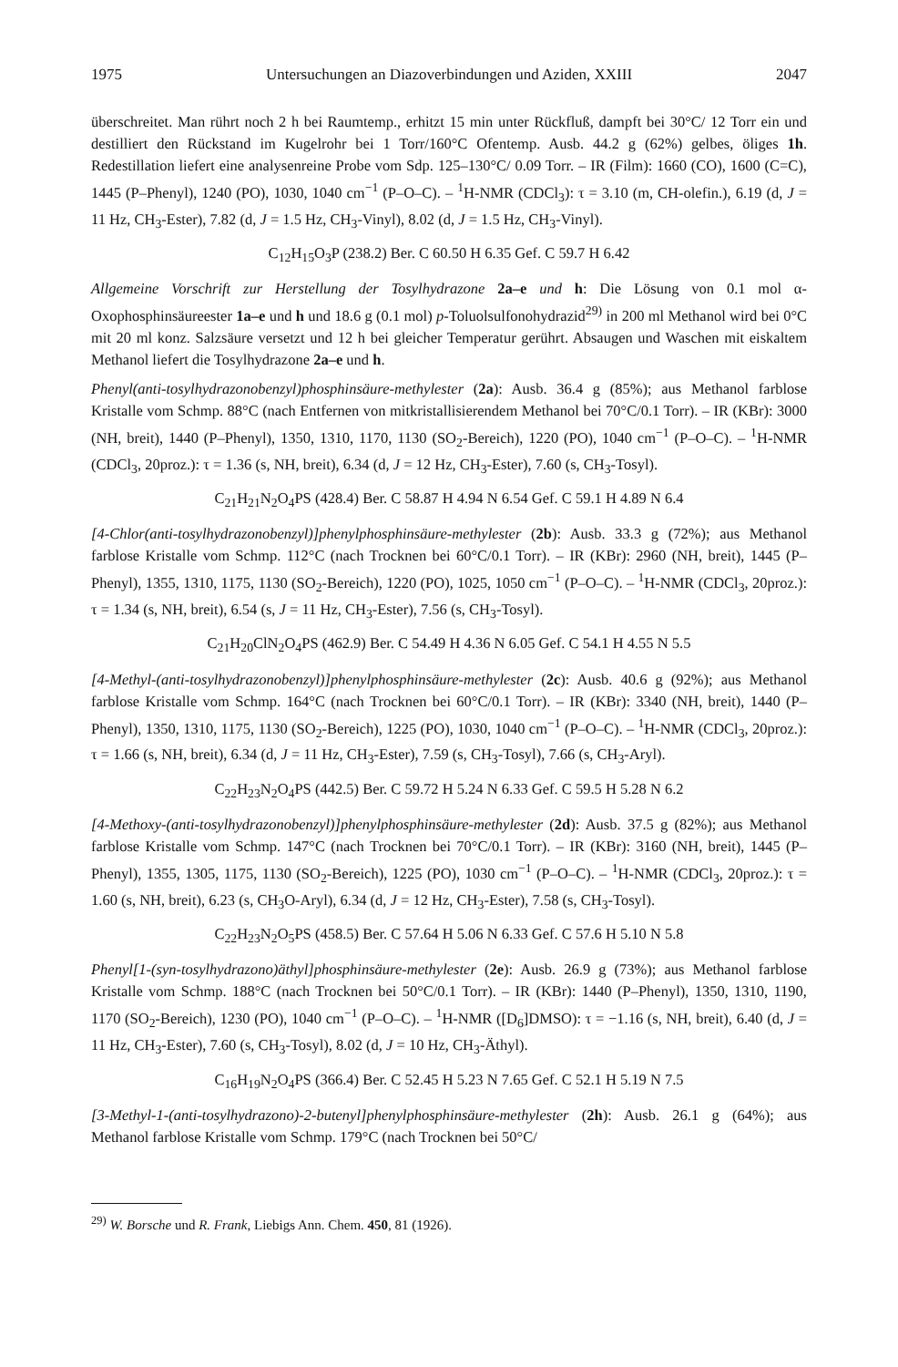1975 Untersuchungen an Diazoverbindungen und Aziden, XXIII 2047
überschreitet. Man rührt noch 2 h bei Raumtemp., erhitzt 15 min unter Rückfluß, dampft bei 30°C/ 12 Torr ein und destilliert den Rückstand im Kugelrohr bei 1 Torr/160°C Ofentemp. Ausb. 44.2 g (62%) gelbes, öliges 1h. Redestillation liefert eine analysenreine Probe vom Sdp. 125–130°C/ 0.09 Torr. – IR (Film): 1660 (CO), 1600 (C=C), 1445 (P–Phenyl), 1240 (PO), 1030, 1040 cm<sup>−1</sup> (P–O–C). – <sup>1</sup>H-NMR (CDCl<sub>3</sub>): τ = 3.10 (m, CH-olefin.), 6.19 (d, J = 11 Hz, CH<sub>3</sub>-Ester), 7.82 (d, J = 1.5 Hz, CH<sub>3</sub>-Vinyl), 8.02 (d, J = 1.5 Hz, CH<sub>3</sub>-Vinyl).
C<sub>12</sub>H<sub>15</sub>O<sub>3</sub>P (238.2) Ber. C 60.50 H 6.35 Gef. C 59.7 H 6.42
Allgemeine Vorschrift zur Herstellung der Tosylhydrazone 2a–e und h: Die Lösung von 0.1 mol α-Oxophosphinsäureester 1a–e und h und 18.6 g (0.1 mol) p-Toluolsulfonohydrazid<sup>29)</sup> in 200 ml Methanol wird bei 0°C mit 20 ml konz. Salzsäure versetzt und 12 h bei gleicher Temperatur gerührt. Absaugen und Waschen mit eiskaltem Methanol liefert die Tosylhydrazone 2a–e und h.
Phenyl(anti-tosylhydrazonobenzyl)phosphinsäure-methylester (2a): Ausb. 36.4 g (85%); aus Methanol farblose Kristalle vom Schmp. 88°C (nach Entfernen von mitkristallisierendem Methanol bei 70°C/0.1 Torr). – IR (KBr): 3000 (NH, breit), 1440 (P–Phenyl), 1350, 1310, 1170, 1130 (SO<sub>2</sub>-Bereich), 1220 (PO), 1040 cm<sup>−1</sup> (P–O–C). – <sup>1</sup>H-NMR (CDCl<sub>3</sub>, 20proz.): τ = 1.36 (s, NH, breit), 6.34 (d, J = 12 Hz, CH<sub>3</sub>-Ester), 7.60 (s, CH<sub>3</sub>-Tosyl).
C<sub>21</sub>H<sub>21</sub>N<sub>2</sub>O<sub>4</sub>PS (428.4) Ber. C 58.87 H 4.94 N 6.54 Gef. C 59.1 H 4.89 N 6.4
[4-Chlor(anti-tosylhydrazonobenzyl)]phenylphosphinsäure-methylester (2b): Ausb. 33.3 g (72%); aus Methanol farblose Kristalle vom Schmp. 112°C (nach Trocknen bei 60°C/0.1 Torr). – IR (KBr): 2960 (NH, breit), 1445 (P–Phenyl), 1355, 1310, 1175, 1130 (SO<sub>2</sub>-Bereich), 1220 (PO), 1025, 1050 cm<sup>−1</sup> (P–O–C). – <sup>1</sup>H-NMR (CDCl<sub>3</sub>, 20proz.): τ = 1.34 (s, NH, breit), 6.54 (s, J = 11 Hz, CH<sub>3</sub>-Ester), 7.56 (s, CH<sub>3</sub>-Tosyl).
C<sub>21</sub>H<sub>20</sub>ClN<sub>2</sub>O<sub>4</sub>PS (462.9) Ber. C 54.49 H 4.36 N 6.05 Gef. C 54.1 H 4.55 N 5.5
[4-Methyl-(anti-tosylhydrazonobenzyl)]phenylphosphinsäure-methylester (2c): Ausb. 40.6 g (92%); aus Methanol farblose Kristalle vom Schmp. 164°C (nach Trocknen bei 60°C/0.1 Torr). – IR (KBr): 3340 (NH, breit), 1440 (P–Phenyl), 1350, 1310, 1175, 1130 (SO<sub>2</sub>-Bereich), 1225 (PO), 1030, 1040 cm<sup>−1</sup> (P–O–C). – <sup>1</sup>H-NMR (CDCl<sub>3</sub>, 20proz.): τ = 1.66 (s, NH, breit), 6.34 (d, J = 11 Hz, CH<sub>3</sub>-Ester), 7.59 (s, CH<sub>3</sub>-Tosyl), 7.66 (s, CH<sub>3</sub>-Aryl).
C<sub>22</sub>H<sub>23</sub>N<sub>2</sub>O<sub>4</sub>PS (442.5) Ber. C 59.72 H 5.24 N 6.33 Gef. C 59.5 H 5.28 N 6.2
[4-Methoxy-(anti-tosylhydrazonobenzyl)]phenylphosphinsäure-methylester (2d): Ausb. 37.5 g (82%); aus Methanol farblose Kristalle vom Schmp. 147°C (nach Trocknen bei 70°C/0.1 Torr). – IR (KBr): 3160 (NH, breit), 1445 (P–Phenyl), 1355, 1305, 1175, 1130 (SO<sub>2</sub>-Bereich), 1225 (PO), 1030 cm<sup>−1</sup> (P–O–C). – <sup>1</sup>H-NMR (CDCl<sub>3</sub>, 20proz.): τ = 1.60 (s, NH, breit), 6.23 (s, CH<sub>3</sub>O-Aryl), 6.34 (d, J = 12 Hz, CH<sub>3</sub>-Ester), 7.58 (s, CH<sub>3</sub>-Tosyl).
C<sub>22</sub>H<sub>23</sub>N<sub>2</sub>O<sub>5</sub>PS (458.5) Ber. C 57.64 H 5.06 N 6.33 Gef. C 57.6 H 5.10 N 5.8
Phenyl[1-(syn-tosylhydrazono)äthyl]phosphinsäure-methylester (2e): Ausb. 26.9 g (73%); aus Methanol farblose Kristalle vom Schmp. 188°C (nach Trocknen bei 50°C/0.1 Torr). – IR (KBr): 1440 (P–Phenyl), 1350, 1310, 1190, 1170 (SO<sub>2</sub>-Bereich), 1230 (PO), 1040 cm<sup>−1</sup> (P–O–C). – <sup>1</sup>H-NMR ([D<sub>6</sub>]DMSO): τ = −1.16 (s, NH, breit), 6.40 (d, J = 11 Hz, CH<sub>3</sub>-Ester), 7.60 (s, CH<sub>3</sub>-Tosyl), 8.02 (d, J = 10 Hz, CH<sub>3</sub>-Äthyl).
C<sub>16</sub>H<sub>19</sub>N<sub>2</sub>O<sub>4</sub>PS (366.4) Ber. C 52.45 H 5.23 N 7.65 Gef. C 52.1 H 5.19 N 7.5
[3-Methyl-1-(anti-tosylhydrazono)-2-butenyl]phenylphosphinsäure-methylester (2h): Ausb. 26.1 g (64%); aus Methanol farblose Kristalle vom Schmp. 179°C (nach Trocknen bei 50°C/
<sup>29)</sup> W. Borsche und R. Frank, Liebigs Ann. Chem. 450, 81 (1926).